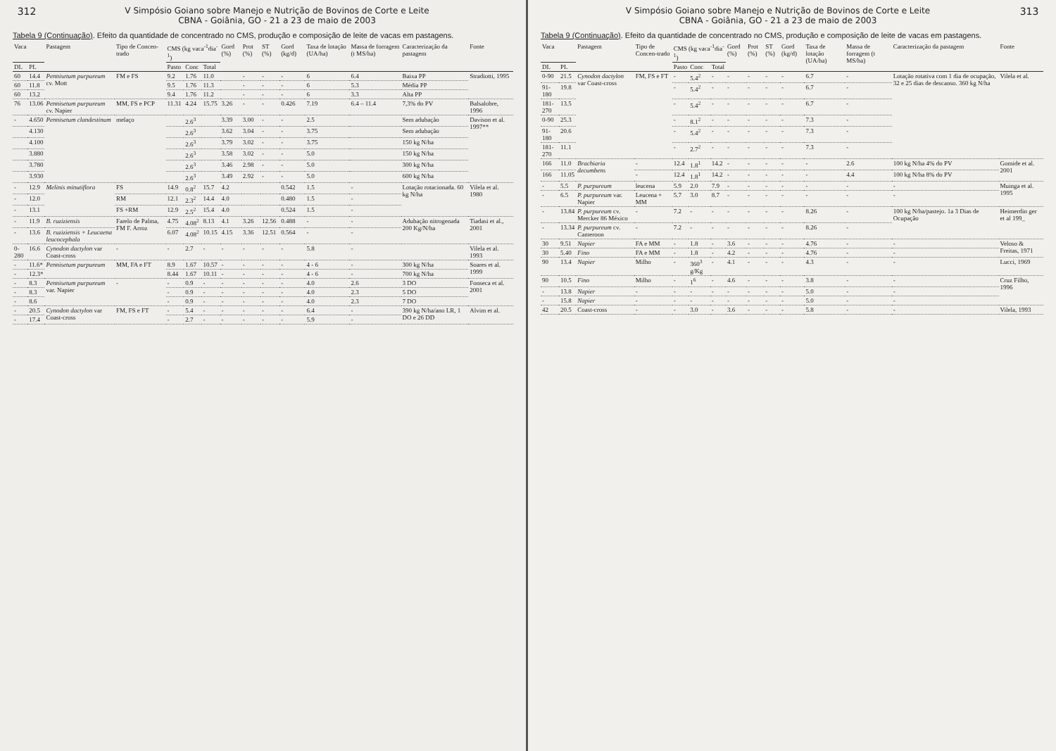312
V Simpósio Goiano sobre Manejo e Nutrição de Bovinos de Corte e Leite
CBNA - Goiânia, GO - 21 a 23 de maio de 2003
Tabela 9 (Continuação). Efeito da quantidade de concentrado no CMS, produção e composição de leite de vacas em pastagens.
| Vaca | | Pastagem | Tipo de Concen-trado | CMS (kg vaca<sup>-1</sup>dia<sup>-1</sup>) | | | Gord (%) | Prot (%) | ST (%) | Gord (kg/d) | Taxa de lotação (UA/ha) | Massa de forragem (t MS/ha) | Caracterização da pastagem | Fonte |
| --- | --- | --- | --- | --- | --- | --- | --- | --- | --- | --- | --- | --- | --- | --- |
| DL | PL | | | Pasto | Conc | Total | | | | | | | | |
| 60 | 14.4 | Pennisetum purpureum cv. Mott | FM e FS | 9.2 | 1.76 | 11.0 | | - | - | - | 6 | 6.4 | Baixa PP | Stradiotti, 1995 |
| 60 | 11.8 | | | 9.5 | 1.76 | 11.3 | | - | - | - | 6 | 5.3 | Média PP | |
| 60 | 13.2 | | | 9.4 | 1.76 | 11.2 | | - | - | - | 6 | 3.3 | Alta PP | |
| 76 | 13.06 | Pennisetum purpureum cv. Napier | MM, FS e PCP | 11.31 | 4.24 | 15.75 | 3.26 | - | - | 0.426 | 7.19 | 6.4 – 11.4 | 7,3% do PV | Balsalobre, 1996 |
| - | 4.650 | Pennisetum clandestinum | melaço | | 2.6<sup>3</sup> | | 3.39 | 3.00 | - | - | 2.5 | | Sem adubação | Davison et al. 1997** |
| | 4.130 | | | | 2.6<sup>3</sup> | | 3.62 | 3.04 | - | - | 3.75 | | Sem adubação | |
| | 4.100 | | | | 2.6<sup>3</sup> | | 3.79 | 3.02 | - | - | 3.75 | | 150 kg N/ha | |
| | 3.880 | | | | 2.6<sup>3</sup> | | 3.58 | 3.02 | - | - | 5.0 | | 150 kg N/ha | |
| | 3.780 | | | | 2.6<sup>3</sup> | | 3.46 | 2.98 | - | - | 5.0 | | 300 kg N/ha | |
| | 3.930 | | | | 2.6<sup>3</sup> | | 3.49 | 2.92 | - | - | 5.0 | | 600 kg N/ha | |
| - | 12.9 | Melinis minutiflora | FS | 14.9 | 0.8<sup>2</sup> | 15.7 | 4.2 | | | 0.542 | 1.5 | - | Lotação rotacionada. 60 kg N/ha | Vilela et al. 1980 |
| - | 12.0 | | RM | 12.1 | 2.3<sup>2</sup> | 14.4 | 4.0 | | | 0.480 | 1.5 | - | | |
| - | 13.1 | | FS +RM | 12.9 | 2.5<sup>2</sup> | 15.4 | 4.0 | | | 0.524 | 1.5 | - | | |
| - | 11.9 | B. ruziziensis | Farelo de Palma, FM F. Arroz | 4.75 | 4.08<sup>2</sup> | 8.13 | 4.1 | 3.26 | 12.56 | 0.488 | - | - | Adubação nitrogenada 200 Kg/N/ha | Tiadasi et al., 2001 |
| - | 13.6 | B. ruziziensis + Leucaena leucocephala | | 6.07 | 4.08<sup>2</sup> | 10.15 | 4.15 | 3.36 | 12.51 | 0.564 | - | - | | |
| 0-280 | 16.6 | Cynodon dactylon var Coast-cross | - | - | 2.7 | - | - | - | - | - | 5.8 | - | | Vilela et al. 1993 |
| - | 11.6* | Pennisetum purpureum | MM, FA e FT | 8.9 | 1.67 | 10.57 | - | - | - | - | 4 - 6 | - | 300 kg N/ha | Soares et al. 1999 |
| - | 12.3* | | | 8.44 | 1.67 | 10.11 | - | - | - | - | 4 - 6 | - | 700 kg N/ha | |
| - | 8.3 | Pennisetum purpureum var. Napier | - | - | 0.9 | - | - | - | - | - | 4.0 | 2.6 | 3 DO | Fonseca et al. 2001 |
| - | 8.3 | | | - | 0.9 | - | - | - | - | - | 4.0 | 2.3 | 5 DO | |
| - | 8.6 | | | - | 0.9 | - | - | - | - | - | 4.0 | 2.3 | 7 DO | |
| - | 20.5 | Cynodon dactylon var Coast-cross | FM, FS e FT | - | 5.4 | - | - | - | - | - | 6.4 | - | 390 kg N/ha/ano LR, 1 DO e 26 DD | Alvim et al. |
| - | 17.4 | | | - | 2.7 | - | - | - | - | - | 5.9 | - | | |
V Simpósio Goiano sobre Manejo e Nutrição de Bovinos de Corte e Leite
CBNA - Goiânia, GO - 21 a 23 de maio de 2003
313
Tabela 9 (Continuação). Efeito da quantidade de concentrado no CMS, produção e composição de leite de vacas em pastagens.
| Vaca | | Pastagem | Tipo de Concen-trado | CMS (kg vaca<sup>-1</sup>dia<sup>-1</sup>) | | | Gord (%) | Prot (%) | ST (%) | Gord (kg/d) | Taxa de lotação (UA/ha) | Massa de forragem (t MS/ha) | Caracterização da pastagem | Fonte |
| --- | --- | --- | --- | --- | --- | --- | --- | --- | --- | --- | --- | --- | --- | --- |
| DL | PL | | | Pasto | Conc | Total | | | | | | | | |
| 0-90 | 21.5 | Cynodon dactylon var Coast-cross | FM, FS e FT | - | 5.4<sup>2</sup> | - | - | - | - | - | 6.7 | - | Lotação rotativa com 1 dia de ocupação, 32 e 25 dias de descanso. 360 kg N/ha | Vilela et al. |
| 91-180 | 19.8 | | | - | 5.4<sup>2</sup> | - | - | - | - | - | 6.7 | - | | |
| 181-270 | 13.5 | | | - | 5.4<sup>2</sup> | - | - | - | - | - | 6.7 | - | | |
| 0-90 | 25.3 | | | - | 8.1<sup>2</sup> | - | - | - | - | - | 7.3 | - | | |
| 91-180 | 20.6 | | | - | 5.4<sup>2</sup> | - | - | - | - | - | 7.3 | - | | |
| 181-270 | 11.1 | | | - | 2.7<sup>2</sup> | - | - | - | - | - | 7.3 | - | | |
| 166 | 11.0 | Brachiaria decumbens | - | 12.4 | 1.8<sup>1</sup> | 14.2 | - | - | - | - | - | 2.6 | 100 kg N/ha 4% do PV | Gomide et al. 2001 |
| 166 | 11.05 | | - | 12.4 | 1.8<sup>1</sup> | 14.2 | - | - | - | - | - | 4.4 | 100 kg N/ha 8% do PV | |
| - | 5.5 | P. purpureum | leucena | 5.9 | 2.0 | 7.9 | - | - | - | - | - | - | - | Muinga et al. 1995 |
| - | 6.5 | P. purpureum var. Napier | Leucena + MM | 5.7 | 3.0 | 8.7 | - | - | - | - | - | - | - | |
| - | 13.84 | P. purpureum cv. Mercker 86 México | - | 7.2 | - | - | - | - | - | - | 8.26 | - | 100 kg N/ha/pastejo. 1a 3 Dias de Ocupação | Heimerdin ger et al 199_ |
| - | 13.34 | P. purpureum cv. Cameroon | - | 7.2 | - | - | - | - | - | - | 8.26 | - | | |
| 30 | 9.51 | Napier | FA e MM | - | 1.8 | - | 3.6 | - | - | - | 4.76 | - | - | Veloso & Freitas, 1971 |
| 30 | 5.40 | Fino | FA e MM | - | 1.8 | - | 4.2 | - | - | - | 4.76 | - | - | |
| 90 | 13.4 | Napier | Milho | - | 360<sup>3</sup> g/Kg | - | 4.1 | - | - | - | 4.3 | - | - | Lucci, 1969 |
| 90 | 10.5 | Fino | Milho | - | 1<sup>6</sup> | - | 4.6 | - | - | - | 3.8 | - | - | Cruz Filho, 1996 |
| - | 13.8 | Napier | - | - | - | - | - | - | - | - | 5.0 | - | - | |
| - | 15.8 | Napier | - | - | - | - | - | - | - | - | 5.0 | - | - | |
| 42 | 20.5 | Coast-cross | - | - | 3.0 | - | 3.6 | - | - | - | 5.8 | - | - | Vilela, 1993 |